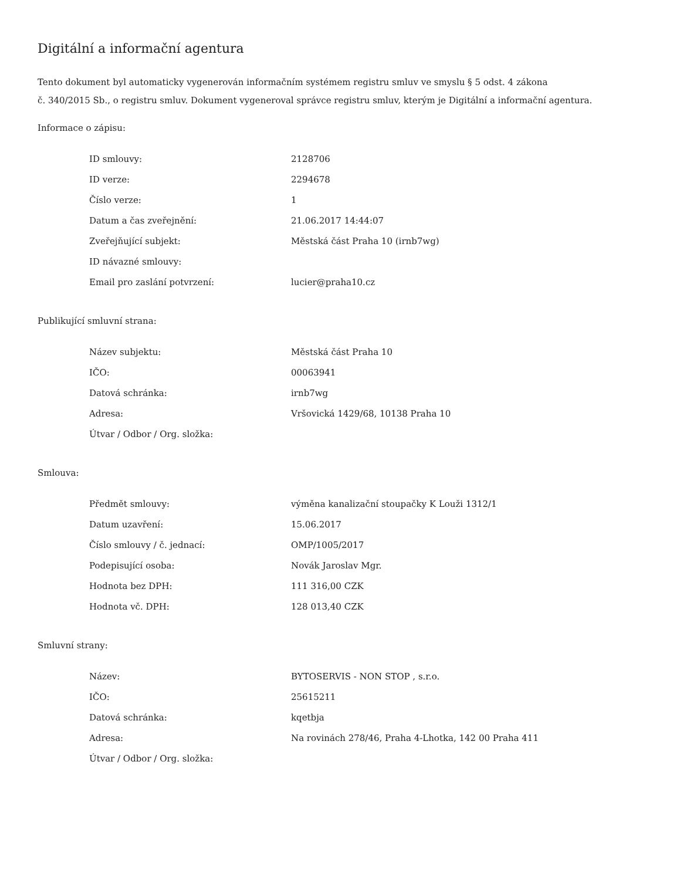Digitální a informační agentura
Tento dokument byl automaticky vygenerován informačním systémem registru smluv ve smyslu § 5 odst. 4 zákona
č. 340/2015 Sb., o registru smluv. Dokument vygeneroval správce registru smluv, kterým je Digitální a informační agentura.
Informace o zápisu:
| ID smlouvy: | 2128706 |
| ID verze: | 2294678 |
| Číslo verze: | 1 |
| Datum a čas zveřejnění: | 21.06.2017 14:44:07 |
| Zveřejňující subjekt: | Městská část Praha 10 (irnb7wg) |
| ID návazné smlouvy: | |
| Email pro zaslání potvrzení: | lucier@praha10.cz |
Publikující smluvní strana:
| Název subjektu: | Městská část Praha 10 |
| IČO: | 00063941 |
| Datová schránka: | irnb7wg |
| Adresa: | Vršovická 1429/68, 10138 Praha 10 |
| Útvar / Odbor / Org. složka: | |
Smlouva:
| Předmět smlouvy: | výměna kanalizační stoupačky K Louži 1312/1 |
| Datum uzavření: | 15.06.2017 |
| Číslo smlouvy / č. jednací: | OMP/1005/2017 |
| Podepisující osoba: | Novák Jaroslav Mgr. |
| Hodnota bez DPH: | 111 316,00 CZK |
| Hodnota vč. DPH: | 128 013,40 CZK |
Smluvní strany:
| Název: | BYTOSERVIS - NON STOP , s.r.o. |
| IČO: | 25615211 |
| Datová schránka: | kqetbja |
| Adresa: | Na rovinách 278/46, Praha 4-Lhotka, 142 00 Praha 411 |
| Útvar / Odbor / Org. složka: | |